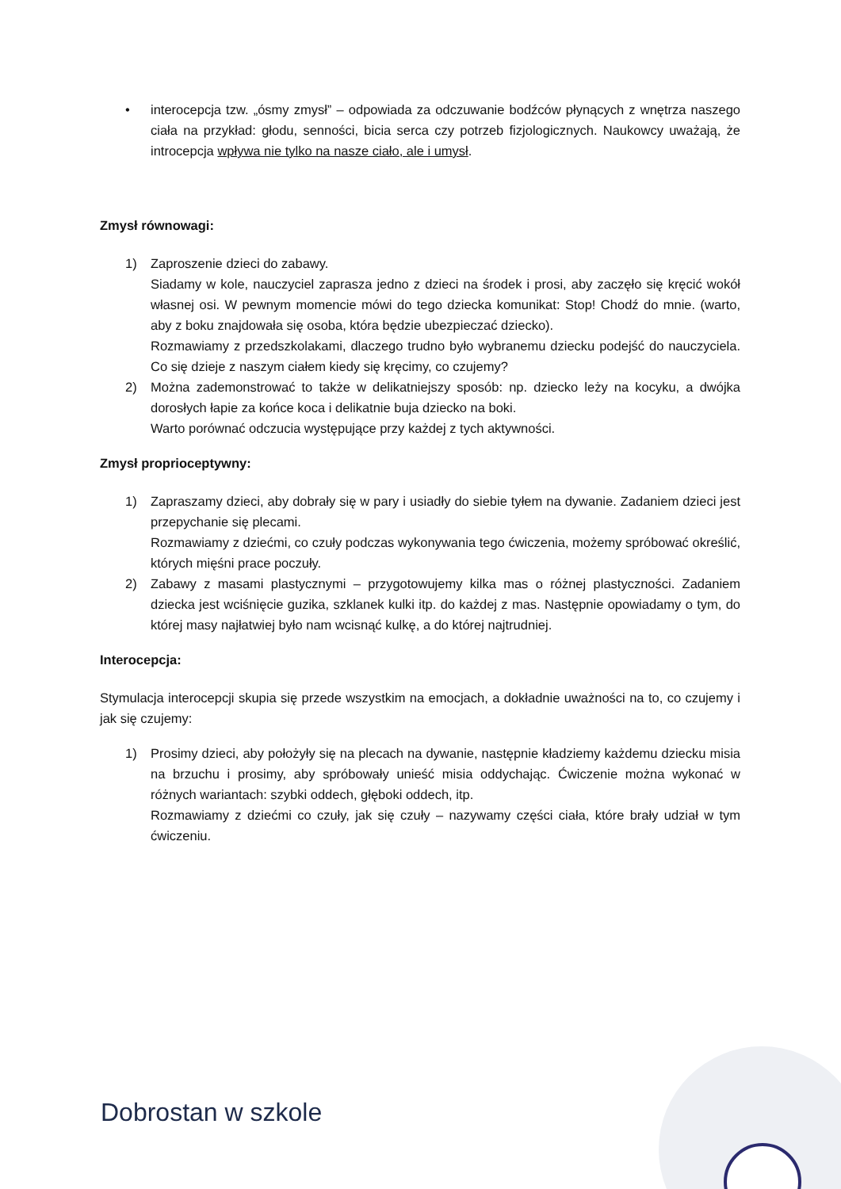• interocepcja tzw. „ósmy zmysł” – odpowiada za odczuwanie bodźców płynących z wnętrza naszego ciała na przykład: głodu, senności, bicia serca czy potrzeb fizjologicznych. Naukowcy uważają, że introcepcja wpływa nie tylko na nasze ciało, ale i umysł.
Zmysł równowagi:
1) Zaproszenie dzieci do zabawy.
Siadamy w kole, nauczyciel zaprasza jedno z dzieci na środek i prosi, aby zaczęło się kręcić wokół własnej osi. W pewnym momencie mówi do tego dziecka komunikat: Stop! Chodź do mnie. (warto, aby z boku znajdowała się osoba, która będzie ubezpieczać dziecko).
Rozmawiamy z przedszkolakami, dlaczego trudno było wybranemu dziecku podejść do nauczyciela. Co się dzieje z naszym ciałem kiedy się kręcimy, co czujemy?
2) Można zademonstrować to także w delikatniejszy sposób: np. dziecko leży na kocyku, a dwójka dorosłych łapie za końce koca i delikatnie buja dziecko na boki.
Warto porównać odczucia występujące przy każdej z tych aktywności.
Zmysł proprioceptywny:
1) Zapraszamy dzieci, aby dobrały się w pary i usiadły do siebie tyłem na dywanie. Zadaniem dzieci jest przepychanie się plecami.
Rozmawiamy z dziećmi, co czuły podczas wykonywania tego ćwiczenia, możemy spróbować określić, których mięśni prace poczuły.
2) Zabawy z masami plastycznymi – przygotowujemy kilka mas o różnej plastyczności. Zadaniem dziecka jest wciśnięcie guzika, szklanek kulki itp. do każdej z mas. Następnie opowiadamy o tym, do której masy najłatwiej było nam wcisnąć kulkę, a do której najtrudniej.
Interocepcja:
Stymulacja interocepcji skupia się przede wszystkim na emocjach, a dokładnie uważności na to, co czujemy i jak się czujemy:
1) Prosimy dzieci, aby położyły się na plecach na dywanie, następnie kładziemy każdemu dziecku misia na brzuchu i prosimy, aby spróbowały unieść misia oddychając. Ćwiczenie można wykonać w różnych wariantach: szybki oddech, głęboki oddech, itp.
Rozmawiamy z dziećmi co czuły, jak się czuły – nazywamy części ciała, które brały udział w tym ćwiczeniu.
Dobrostan w szkole